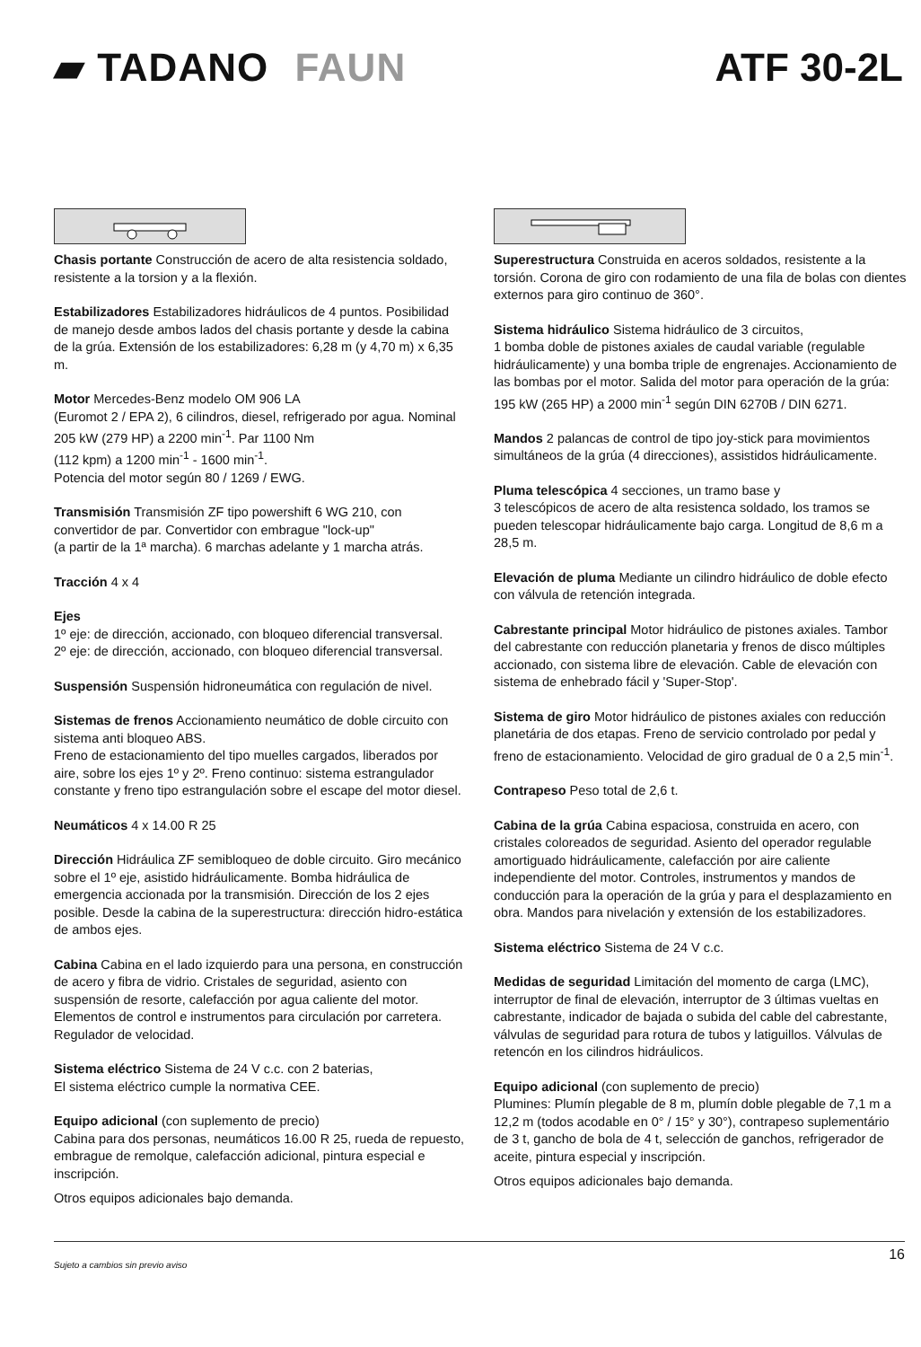▰ TADANO FAUN ATF 30-2L
Chasis portante Construcción de acero de alta resistencia soldado, resistente a la torsion y a la flexión.
Estabilizadores Estabilizadores hidráulicos de 4 puntos. Posibilidad de manejo desde ambos lados del chasis portante y desde la cabina de la grúa. Extensión de los estabilizadores: 6,28 m (y 4,70 m) x 6,35 m.
Motor Mercedes-Benz modelo OM 906 LA
(Euromot 2 / EPA 2), 6 cilindros, diesel, refrigerado por agua. Nominal 205 kW (279 HP) a 2200 min<sup>-1</sup>. Par 1100 Nm
(112 kpm) a 1200 min<sup>-1</sup> - 1600 min<sup>-1</sup>.
Potencia del motor según 80 / 1269 / EWG.
Transmisión Transmisión ZF tipo powershift 6 WG 210, con convertidor de par. Convertidor con embrague "lock-up"
(a partir de la 1ª marcha). 6 marchas adelante y 1 marcha atrás.
Tracción 4 x 4
Ejes
1º eje: de dirección, accionado, con bloqueo diferencial transversal.
2º eje: de dirección, accionado, con bloqueo diferencial transversal.
Suspensión Suspensión hidroneumática con regulación de nivel.
Sistemas de frenos Accionamiento neumático de doble circuito con sistema anti bloqueo ABS.
Freno de estacionamiento del tipo muelles cargados, liberados por aire, sobre los ejes 1º y 2º. Freno continuo: sistema estrangulador constante y freno tipo estrangulación sobre el escape del motor diesel.
Neumáticos 4 x 14.00 R 25
Dirección Hidráulica ZF semibloqueo de doble circuito. Giro mecánico sobre el 1º eje, asistido hidráulicamente. Bomba hidráulica de emergencia accionada por la transmisión. Dirección de los 2 ejes posible. Desde la cabina de la superestructura: dirección hidro-estática de ambos ejes.
Cabina Cabina en el lado izquierdo para una persona, en construcción de acero y fibra de vidrio. Cristales de seguridad, asiento con suspensión de resorte, calefacción por agua caliente del motor. Elementos de control e instrumentos para circulación por carretera. Regulador de velocidad.
Sistema eléctrico Sistema de 24 V c.c. con 2 baterias,
El sistema eléctrico cumple la normativa CEE.
Equipo adicional (con suplemento de precio)
Cabina para dos personas, neumáticos 16.00 R 25, rueda de repuesto, embrague de remolque, calefacción adicional, pintura especial e inscripción.
Otros equipos adicionales bajo demanda.
Superestructura Construida en aceros soldados, resistente a la torsión. Corona de giro con rodamiento de una fila de bolas con dientes externos para giro continuo de 360°.
Sistema hidráulico Sistema hidráulico de 3 circuitos,
1 bomba doble de pistones axiales de caudal variable (regulable hidráulicamente) y una bomba triple de engrenajes. Accionamiento de las bombas por el motor. Salida del motor para operación de la grúa: 195 kW (265 HP) a 2000 min<sup>-1</sup> según DIN 6270B / DIN 6271.
Mandos 2 palancas de control de tipo joy-stick para movimientos simultáneos de la grúa (4 direcciones), assistidos hidráulicamente.
Pluma telescópica 4 secciones, un tramo base y
3 telescópicos de acero de alta resistenca soldado, los tramos se pueden telescopar hidráulicamente bajo carga. Longitud de 8,6 m a 28,5 m.
Elevación de pluma Mediante un cilindro hidráulico de doble efecto con válvula de retención integrada.
Cabrestante principal Motor hidráulico de pistones axiales. Tambor del cabrestante con reducción planetaria y frenos de disco múltiples accionado, con sistema libre de elevación. Cable de elevación con sistema de enhebrado fácil y 'Super-Stop'.
Sistema de giro Motor hidráulico de pistones axiales con reducción planetária de dos etapas. Freno de servicio controlado por pedal y freno de estacionamiento. Velocidad de giro gradual de 0 a 2,5 min<sup>-1</sup>.
Contrapeso Peso total de 2,6 t.
Cabina de la grúa Cabina espaciosa, construida en acero, con cristales coloreados de seguridad. Asiento del operador regulable amortiguado hidráulicamente, calefacción por aire caliente independiente del motor. Controles, instrumentos y mandos de conducción para la operación de la grúa y para el desplazamiento en obra. Mandos para nivelación y extensión de los estabilizadores.
Sistema eléctrico Sistema de 24 V c.c.
Medidas de seguridad Limitación del momento de carga (LMC), interruptor de final de elevación, interruptor de 3 últimas vueltas en cabrestante, indicador de bajada o subida del cable del cabrestante, válvulas de seguridad para rotura de tubos y latiguillos. Válvulas de retencón en los cilindros hidráulicos.
Equipo adicional (con suplemento de precio)
Plumines: Plumín plegable de 8 m, plumín doble plegable de 7,1 m a 12,2 m (todos acodable en 0° / 15° y 30°), contrapeso suplementário de 3 t, gancho de bola de 4 t, selección de ganchos, refrigerador de aceite, pintura especial y inscripción.
Otros equipos adicionales bajo demanda.
Sujeto a cambios sin previo aviso 16